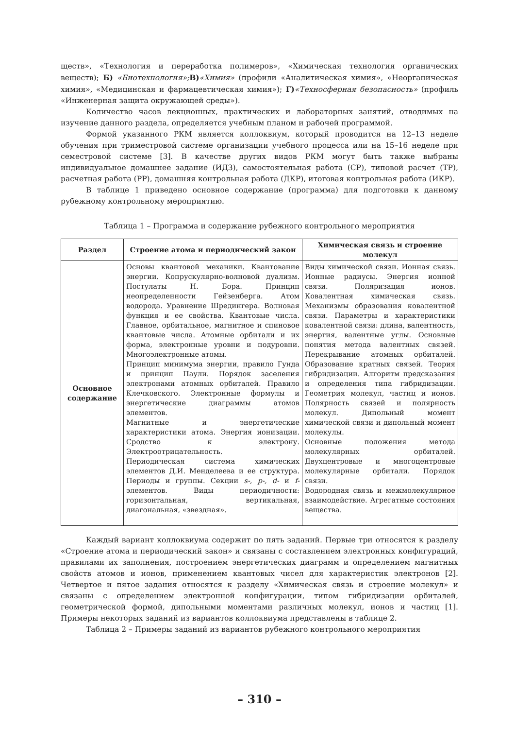ществ», «Технология и переработка полимеров», «Химическая технология органических веществ); Б) «Биотехнология»; В)«Химия» (профили «Аналитическая химия», «Неорганическая химия», «Медицинская и фармацевтическая химия»); Г)«Техносферная безопасность» (профиль «Инженерная защита окружающей среды»).
Количество часов лекционных, практических и лабораторных занятий, отводимых на изучение данного раздела, определяется учебным планом и рабочей программой.
Формой указанного РКМ является коллоквиум, который проводится на 12–13 неделе обучения при триместровой системе организации учебного процесса или на 15–16 неделе при семестровой системе [3]. В качестве других видов РКМ могут быть также выбраны индивидуальное домашнее задание (ИДЗ), самостоятельная работа (СР), типовой расчет (ТР), расчетная работа (РР), домашняя контрольная работа (ДКР), итоговая контрольная работа (ИКР).
В таблице 1 приведено основное содержание (программа) для подготовки к данному рубежному контрольному мероприятию.
Таблица 1 – Программа и содержание рубежного контрольного мероприятия
| Раздел | Строение атома и периодический закон | Химическая связь и строение молекул |
| --- | --- | --- |
| Основное содержание | Основы квантовой механики. Квантование энергии. Копрускулярно-волновой дуализм. Постулаты Н. Бора. Принцип неопределенности Гейзенберга. Атом водорода. Уравнение Шредингера. Волновая функция и ее свойства. Квантовые числа. Главное, орбитальное, магнитное и спиновое квантовые числа. Атомные орбитали и их форма, электронные уровни и подуровни. Многоэлектронные атомы. Принцип минимума энергии, правило Гунда и принцип Паули. Порядок заселения электронами атомных орбиталей. Правило Клечковского. Электронные формулы и энергетические диаграммы атомов элементов. Магнитные и энергетические характеристики атома. Энергия ионизации. Сродство к электрону. Электроотрицательность. Периодическая система химических элементов Д.И. Менделеева и ее структура. Периоды и группы. Секции s-, p-, d- и f- элементов. Виды периодичности: горизонтальная, вертикальная, диагональная, «звездная». | Виды химической связи. Ионная связь. Ионные радиусы. Энергия ионной связи. Поляризация ионов. Ковалентная химическая связь. Механизмы образования ковалентной связи. Параметры и характеристики ковалентной связи: длина, валентность, энергия, валентные углы. Основные понятия метода валентных связей. Перекрывание атомных орбиталей. Образование кратных связей. Теория гибридизации. Алгоритм предсказания и определения типа гибридизации. Геометрия молекул, частиц и ионов. Полярность связей и полярность молекул. Дипольный момент химической связи и дипольный момент молекулы. Основные положения метода молекулярных орбиталей. Двухцентровые и многоцентровые молекулярные орбитали. Порядок связи. Водородная связь и межмолекулярное взаимодействие. Агрегатные состояния вещества. |
Каждый вариант коллоквиума содержит по пять заданий. Первые три относятся к разделу «Строение атома и периодический закон» и связаны с составлением электронных конфигураций, правилами их заполнения, построением энергетических диаграмм и определением магнитных свойств атомов и ионов, применением квантовых чисел для характеристик электронов [2]. Четвертое и пятое задания относятся к разделу «Химическая связь и строение молекул» и связаны с определением электронной конфигурации, типом гибридизации орбиталей, геометрической формой, дипольными моментами различных молекул, ионов и частиц [1]. Примеры некоторых заданий из вариантов коллоквиума представлены в таблице 2.
Таблица 2 – Примеры заданий из вариантов рубежного контрольного мероприятия
– 310 –